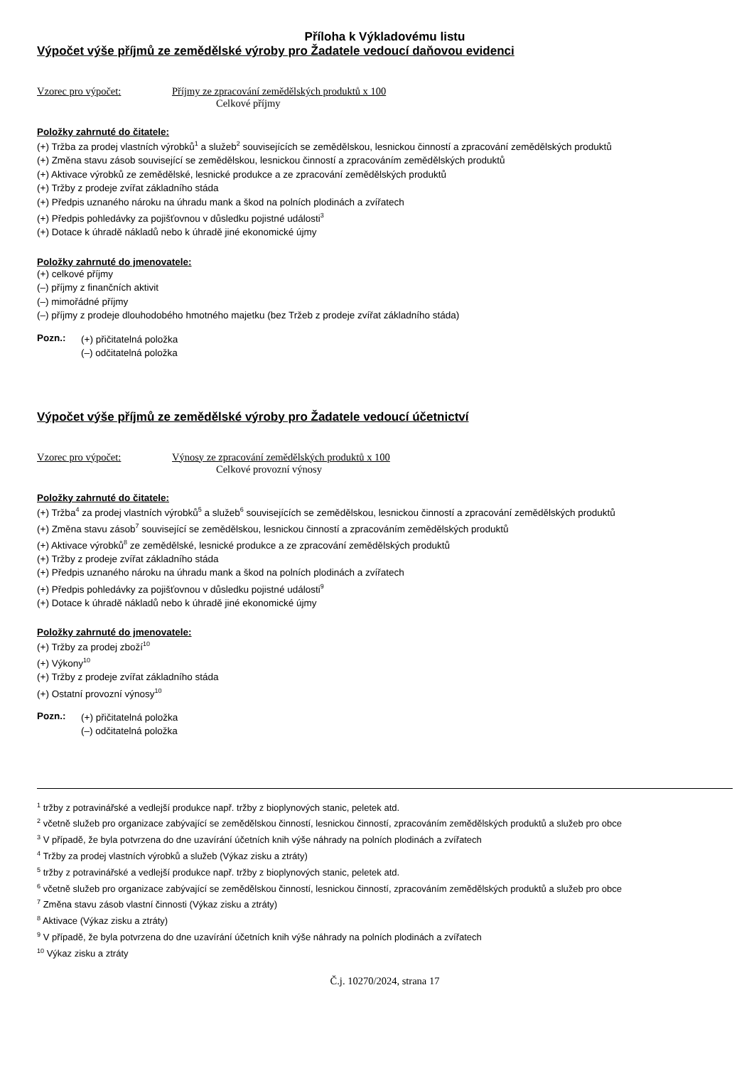Příloha k Výkladovému listu
Výpočet výše příjmů ze zemědělské výroby pro Žadatele vedoucí daňovou evidenci
Vzorec pro výpočet: Příjmy ze zpracování zemědělských produktů x 100
Celkové příjmy
Položky zahrnuté do čitatele:
(+) Tržba za prodej vlastních výrobků<sup>1</sup> a služeb<sup>2</sup> souvisejících se zemědělskou, lesnickou činností a zpracování zemědělských produktů
(+) Změna stavu zásob související se zemědělskou, lesnickou činností a zpracováním zemědělských produktů
(+) Aktivace výrobků ze zemědělské, lesnické produkce a ze zpracování zemědělských produktů
(+) Tržby z prodeje zvířat základního stáda
(+) Předpis uznaného nároku na úhradu mank a škod na polních plodinách a zvířatech
(+) Předpis pohledávky za pojišťovnou v důsledku pojistné události<sup>3</sup>
(+) Dotace k úhradě nákladů nebo k úhradě jiné ekonomické újmy
Položky zahrnuté do jmenovatele:
(+) celkové příjmy
(–) příjmy z finančních aktivit
(–) mimořádné příjmy
(–) příjmy z prodeje dlouhodobého hmotného majetku (bez Tržeb z prodeje zvířat základního stáda)
Pozn.:
(+) přičitatelná položka
(–) odčitatelná položka
Výpočet výše příjmů ze zemědělské výroby pro Žadatele vedoucí účetnictví
Vzorec pro výpočet: Výnosy ze zpracování zemědělských produktů x 100
Celkové provozní výnosy
Položky zahrnuté do čitatele:
(+) Tržba<sup>4</sup> za prodej vlastních výrobků<sup>5</sup> a služeb<sup>6</sup> souvisejících se zemědělskou, lesnickou činností a zpracování zemědělských produktů
(+) Změna stavu zásob<sup>7</sup> související se zemědělskou, lesnickou činností a zpracováním zemědělských produktů
(+) Aktivace výrobků<sup>8</sup> ze zemědělské, lesnické produkce a ze zpracování zemědělských produktů
(+) Tržby z prodeje zvířat základního stáda
(+) Předpis uznaného nároku na úhradu mank a škod na polních plodinách a zvířatech
(+) Předpis pohledávky za pojišťovnou v důsledku pojistné události<sup>9</sup>
(+) Dotace k úhradě nákladů nebo k úhradě jiné ekonomické újmy
Položky zahrnuté do jmenovatele:
(+) Tržby za prodej zboží<sup>10</sup>
(+) Výkony<sup>10</sup>
(+) Tržby z prodeje zvířat základního stáda
(+) Ostatní provozní výnosy<sup>10</sup>
Pozn.:
(+) přičitatelná položka
(–) odčitatelná položka
<sup>1</sup> tržby z potravinářské a vedlejší produkce např. tržby z bioplynových stanic, peletek atd.
<sup>2</sup> včetně služeb pro organizace zabývající se zemědělskou činností, lesnickou činností, zpracováním zemědělských produktů a služeb pro obce
<sup>3</sup> V případě, že byla potvrzena do dne uzavírání účetních knih výše náhrady na polních plodinách a zvířatech
<sup>4</sup> Tržby za prodej vlastních výrobků a služeb (Výkaz zisku a ztráty)
<sup>5</sup> tržby z potravinářské a vedlejší produkce např. tržby z bioplynových stanic, peletek atd.
<sup>6</sup> včetně služeb pro organizace zabývající se zemědělskou činností, lesnickou činností, zpracováním zemědělských produktů a služeb pro obce
<sup>7</sup> Změna stavu zásob vlastní činnosti (Výkaz zisku a ztráty)
<sup>8</sup> Aktivace (Výkaz zisku a ztráty)
<sup>9</sup> V případě, že byla potvrzena do dne uzavírání účetních knih výše náhrady na polních plodinách a zvířatech
<sup>10</sup> Výkaz zisku a ztráty
Č.j. 10270/2024, strana 17